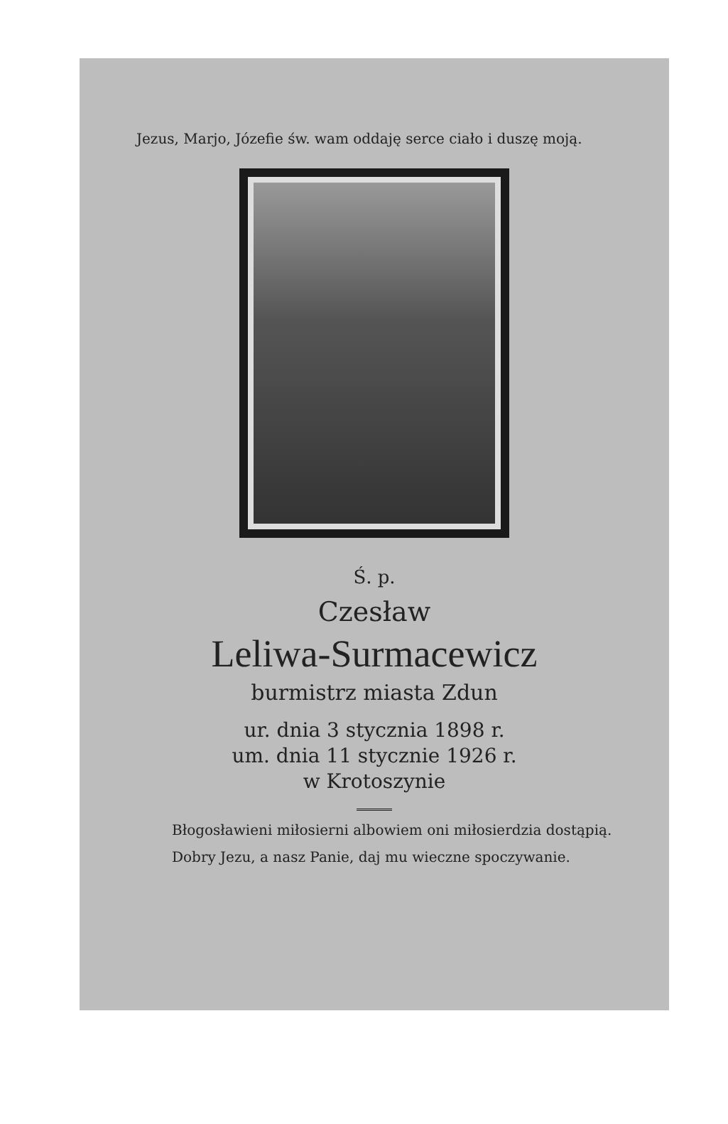Jezus, Marjo, Józefie św. wam oddaję serce ciało i duszę moją.
Ś. p.
Czesław
Leliwa-Surmacewicz
burmistrz miasta Zdun
ur. dnia 3 stycznia 1898 r.
um. dnia 11 stycznie 1926 r.
w Krotoszynie
Błogosławieni miłosierni albowiem oni miłosierdzia dostąpią.
Dobry Jezu, a nasz Panie, daj mu wieczne spoczywanie.